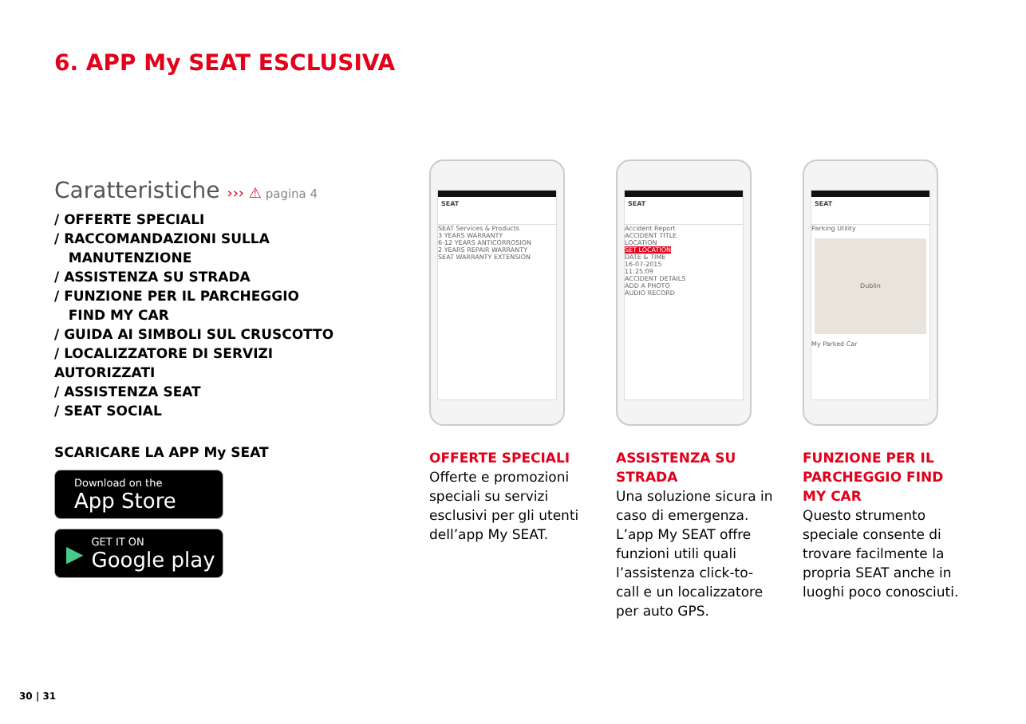6. APP My SEAT ESCLUSIVA
Caratteristiche ››› ⚠ pagina 4
/ OFFERTE SPECIALI
/ RACCOMANDAZIONI SULLA
MANUTENZIONE
/ ASSISTENZA SU STRADA
/ FUNZIONE PER IL PARCHEGGIO
FIND MY CAR
/ GUIDA AI SIMBOLI SUL CRUSCOTTO
/ LOCALIZZATORE DI SERVIZI AUTORIZZATI
/ ASSISTENZA SEAT
/ SEAT SOCIAL
SCARICARE LA APP My SEAT
Download on the
App Store
▶
GET IT ON
Google play
SEAT
SEAT Services & Products
3 YEARS WARRANTY
6-12 YEARS ANTICORROSION
2 YEARS REPAIR WARRANTY
SEAT WARRANTY EXTENSION
OFFERTE SPECIALI
Offerte e promozioni speciali su servizi esclusivi per gli utenti dell’app My SEAT.
SEAT
Accident Report
ACCIDENT TITLE
LOCATION
SET LOCATION
DATE & TIME
16-07-2015
11:25:09
ACCIDENT DETAILS
ADD A PHOTO
AUDIO RECORD
ASSISTENZA SU STRADA
Una soluzione sicura in caso di emergenza. L’app My SEAT offre funzioni utili quali l’assistenza click-to-call e un localizzatore per auto GPS.
SEAT
Parking Utility
Dublin
My Parked Car
FUNZIONE PER IL PARCHEGGIO FIND MY CAR
Questo strumento speciale consente di trovare facilmente la propria SEAT anche in luoghi poco conosciuti.
30 | 31